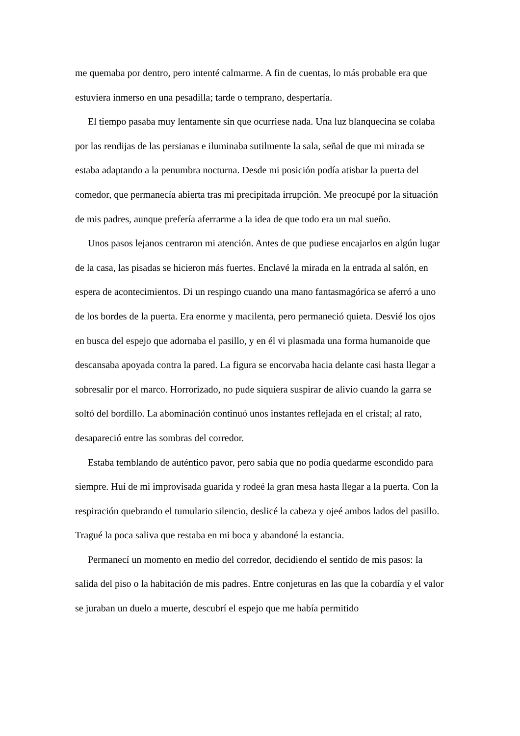me quemaba por dentro, pero intenté calmarme. A fin de cuentas, lo más probable era que estuviera inmerso en una pesadilla; tarde o temprano, despertaría.
El tiempo pasaba muy lentamente sin que ocurriese nada. Una luz blanquecina se colaba por las rendijas de las persianas e iluminaba sutilmente la sala, señal de que mi mirada se estaba adaptando a la penumbra nocturna. Desde mi posición podía atisbar la puerta del comedor, que permanecía abierta tras mi precipitada irrupción. Me preocupé por la situación de mis padres, aunque prefería aferrarme a la idea de que todo era un mal sueño.
Unos pasos lejanos centraron mi atención. Antes de que pudiese encajarlos en algún lugar de la casa, las pisadas se hicieron más fuertes. Enclavé la mirada en la entrada al salón, en espera de acontecimientos. Di un respingo cuando una mano fantasmagórica se aferró a uno de los bordes de la puerta. Era enorme y macilenta, pero permaneció quieta. Desvié los ojos en busca del espejo que adornaba el pasillo, y en él vi plasmada una forma humanoide que descansaba apoyada contra la pared. La figura se encorvaba hacia delante casi hasta llegar a sobresalir por el marco. Horrorizado, no pude siquiera suspirar de alivio cuando la garra se soltó del bordillo. La abominación continuó unos instantes reflejada en el cristal; al rato, desapareció entre las sombras del corredor.
Estaba temblando de auténtico pavor, pero sabía que no podía quedarme escondido para siempre. Huí de mi improvisada guarida y rodeé la gran mesa hasta llegar a la puerta. Con la respiración quebrando el tumulario silencio, deslicé la cabeza y ojeé ambos lados del pasillo. Tragué la poca saliva que restaba en mi boca y abandoné la estancia.
Permanecí un momento en medio del corredor, decidiendo el sentido de mis pasos: la salida del piso o la habitación de mis padres. Entre conjeturas en las que la cobardía y el valor se juraban un duelo a muerte, descubrí el espejo que me había permitido